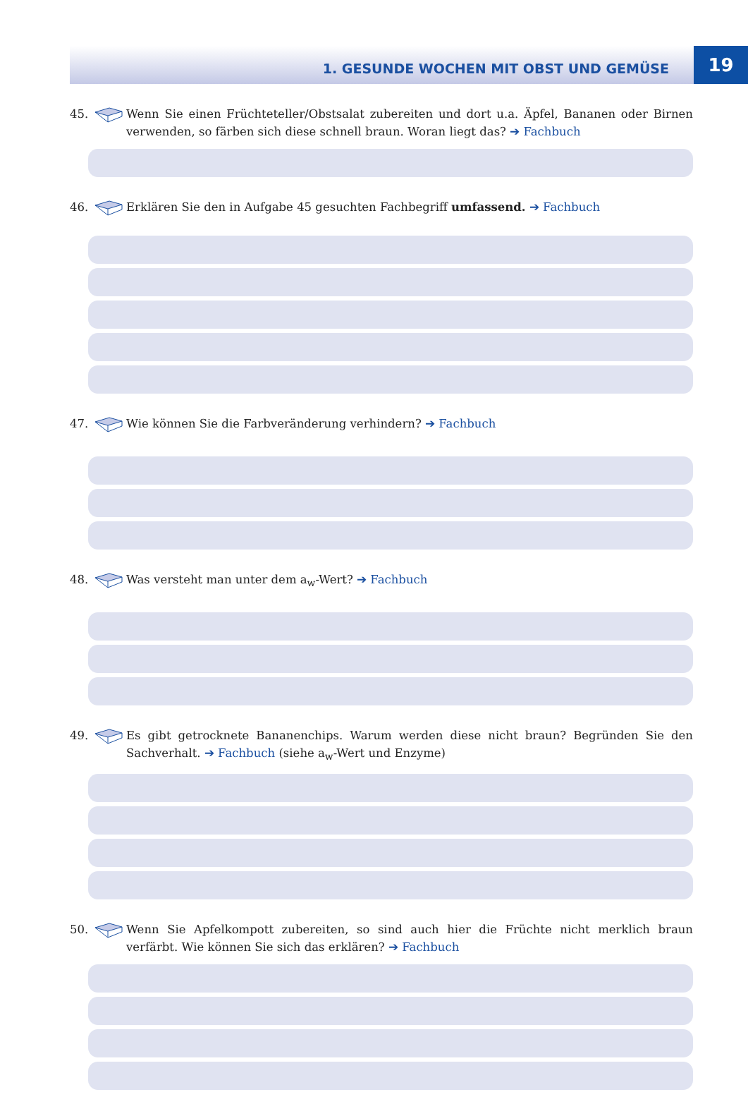1. GESUNDE WOCHEN MIT OBST UND GEMÜSE
19
45. Wenn Sie einen Früchteteller/Obstsalat zubereiten und dort u.a. Äpfel, Bananen oder Birnen verwenden, so färben sich diese schnell braun. Woran liegt das? ➔ Fachbuch
46. Erklären Sie den in Aufgabe 45 gesuchten Fachbegriff umfassend. ➔ Fachbuch
47. Wie können Sie die Farbveränderung verhindern? ➔ Fachbuch
48. Was versteht man unter dem a<sub>w</sub>-Wert? ➔ Fachbuch
49. Es gibt getrocknete Bananenchips. Warum werden diese nicht braun? Begründen Sie den Sachverhalt. ➔ Fachbuch (siehe a<sub>w</sub>-Wert und Enzyme)
50. Wenn Sie Apfelkompott zubereiten, so sind auch hier die Früchte nicht merklich braun verfärbt. Wie können Sie sich das erklären? ➔ Fachbuch